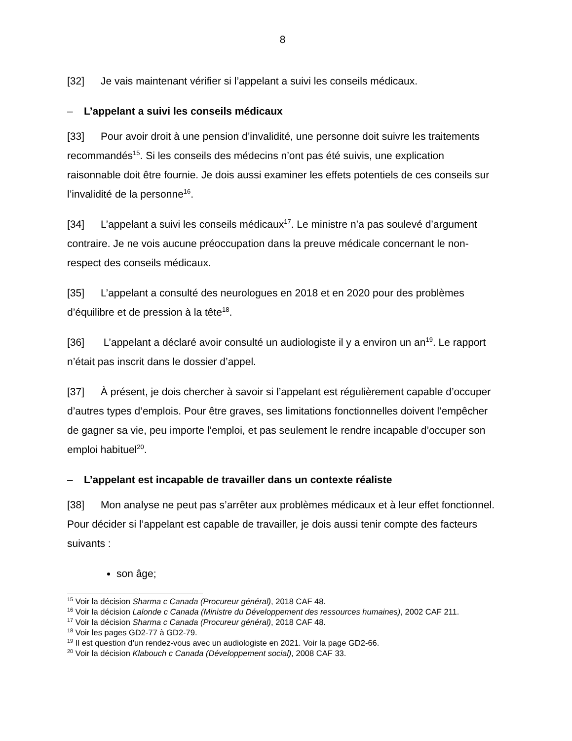8
[32] Je vais maintenant vérifier si l’appelant a suivi les conseils médicaux.
– L’appelant a suivi les conseils médicaux
[33] Pour avoir droit à une pension d’invalidité, une personne doit suivre les traitements recommandés<sup>15</sup>. Si les conseils des médecins n’ont pas été suivis, une explication raisonnable doit être fournie. Je dois aussi examiner les effets potentiels de ces conseils sur l’invalidité de la personne<sup>16</sup>.
[34] L’appelant a suivi les conseils médicaux<sup>17</sup>. Le ministre n’a pas soulevé d’argument contraire. Je ne vois aucune préoccupation dans la preuve médicale concernant le non-respect des conseils médicaux.
[35] L’appelant a consulté des neurologues en 2018 et en 2020 pour des problèmes d’équilibre et de pression à la tête<sup>18</sup>.
[36] L’appelant a déclaré avoir consulté un audiologiste il y a environ un an<sup>19</sup>. Le rapport n’était pas inscrit dans le dossier d’appel.
[37] À présent, je dois chercher à savoir si l’appelant est régulièrement capable d’occuper d’autres types d’emplois. Pour être graves, ses limitations fonctionnelles doivent l’empêcher de gagner sa vie, peu importe l’emploi, et pas seulement le rendre incapable d’occuper son emploi habituel<sup>20</sup>.
– L’appelant est incapable de travailler dans un contexte réaliste
[38] Mon analyse ne peut pas s’arrêter aux problèmes médicaux et à leur effet fonctionnel. Pour décider si l’appelant est capable de travailler, je dois aussi tenir compte des facteurs suivants :
son âge;
<sup>15</sup> Voir la décision Sharma c Canada (Procureur général), 2018 CAF 48.
<sup>16</sup> Voir la décision Lalonde c Canada (Ministre du Développement des ressources humaines), 2002 CAF 211.
<sup>17</sup> Voir la décision Sharma c Canada (Procureur général), 2018 CAF 48.
<sup>18</sup> Voir les pages GD2-77 à GD2-79.
<sup>19</sup> Il est question d’un rendez-vous avec un audiologiste en 2021. Voir la page GD2-66.
<sup>20</sup> Voir la décision Klabouch c Canada (Développement social), 2008 CAF 33.